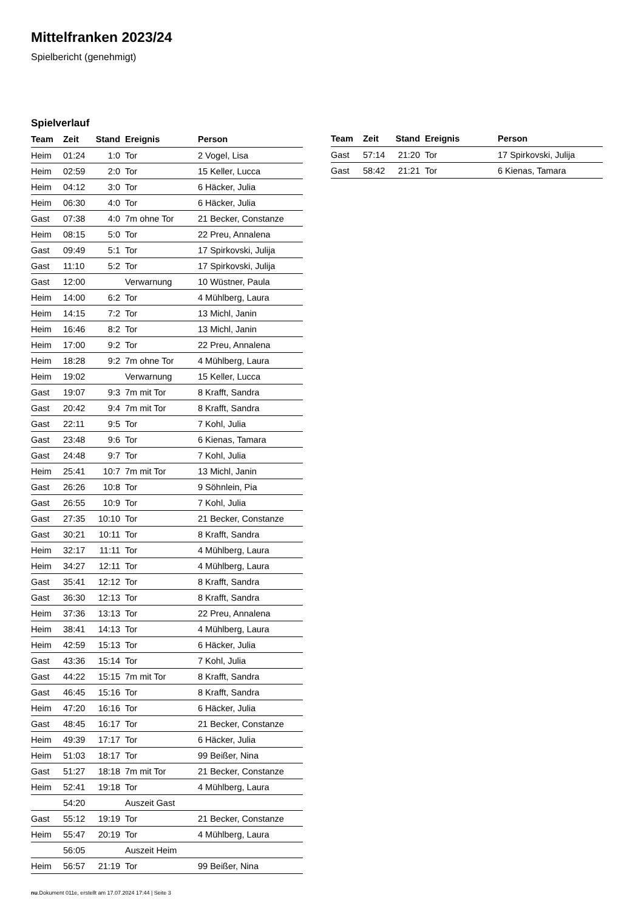Mittelfranken 2023/24
Spielbericht (genehmigt)
Spielverlauf
| Team | Zeit | Stand | Ereignis | Person |
| --- | --- | --- | --- | --- |
| Heim | 01:24 | 1:0 | Tor | 2 Vogel, Lisa |
| Heim | 02:59 | 2:0 | Tor | 15 Keller, Lucca |
| Heim | 04:12 | 3:0 | Tor | 6 Häcker, Julia |
| Heim | 06:30 | 4:0 | Tor | 6 Häcker, Julia |
| Gast | 07:38 | 4:0 | 7m ohne Tor | 21 Becker, Constanze |
| Heim | 08:15 | 5:0 | Tor | 22 Preu, Annalena |
| Gast | 09:49 | 5:1 | Tor | 17 Spirkovski, Julija |
| Gast | 11:10 | 5:2 | Tor | 17 Spirkovski, Julija |
| Gast | 12:00 | | Verwarnung | 10 Wüstner, Paula |
| Heim | 14:00 | 6:2 | Tor | 4 Mühlberg, Laura |
| Heim | 14:15 | 7:2 | Tor | 13 Michl, Janin |
| Heim | 16:46 | 8:2 | Tor | 13 Michl, Janin |
| Heim | 17:00 | 9:2 | Tor | 22 Preu, Annalena |
| Heim | 18:28 | 9:2 | 7m ohne Tor | 4 Mühlberg, Laura |
| Heim | 19:02 | | Verwarnung | 15 Keller, Lucca |
| Gast | 19:07 | 9:3 | 7m mit Tor | 8 Krafft, Sandra |
| Gast | 20:42 | 9:4 | 7m mit Tor | 8 Krafft, Sandra |
| Gast | 22:11 | 9:5 | Tor | 7 Kohl, Julia |
| Gast | 23:48 | 9:6 | Tor | 6 Kienas, Tamara |
| Gast | 24:48 | 9:7 | Tor | 7 Kohl, Julia |
| Heim | 25:41 | 10:7 | 7m mit Tor | 13 Michl, Janin |
| Gast | 26:26 | 10:8 | Tor | 9 Söhnlein, Pia |
| Gast | 26:55 | 10:9 | Tor | 7 Kohl, Julia |
| Gast | 27:35 | 10:10 | Tor | 21 Becker, Constanze |
| Gast | 30:21 | 10:11 | Tor | 8 Krafft, Sandra |
| Heim | 32:17 | 11:11 | Tor | 4 Mühlberg, Laura |
| Heim | 34:27 | 12:11 | Tor | 4 Mühlberg, Laura |
| Gast | 35:41 | 12:12 | Tor | 8 Krafft, Sandra |
| Gast | 36:30 | 12:13 | Tor | 8 Krafft, Sandra |
| Heim | 37:36 | 13:13 | Tor | 22 Preu, Annalena |
| Heim | 38:41 | 14:13 | Tor | 4 Mühlberg, Laura |
| Heim | 42:59 | 15:13 | Tor | 6 Häcker, Julia |
| Gast | 43:36 | 15:14 | Tor | 7 Kohl, Julia |
| Gast | 44:22 | 15:15 | 7m mit Tor | 8 Krafft, Sandra |
| Gast | 46:45 | 15:16 | Tor | 8 Krafft, Sandra |
| Heim | 47:20 | 16:16 | Tor | 6 Häcker, Julia |
| Gast | 48:45 | 16:17 | Tor | 21 Becker, Constanze |
| Heim | 49:39 | 17:17 | Tor | 6 Häcker, Julia |
| Heim | 51:03 | 18:17 | Tor | 99 Beißer, Nina |
| Gast | 51:27 | 18:18 | 7m mit Tor | 21 Becker, Constanze |
| Heim | 52:41 | 19:18 | Tor | 4 Mühlberg, Laura |
| | 54:20 | | Auszeit Gast | |
| Gast | 55:12 | 19:19 | Tor | 21 Becker, Constanze |
| Heim | 55:47 | 20:19 | Tor | 4 Mühlberg, Laura |
| | 56:05 | | Auszeit Heim | |
| Heim | 56:57 | 21:19 | Tor | 99 Beißer, Nina |
| Team | Zeit | Stand | Ereignis | Person |
| --- | --- | --- | --- | --- |
| Gast | 57:14 | 21:20 | Tor | 17 Spirkovski, Julija |
| Gast | 58:42 | 21:21 | Tor | 6 Kienas, Tamara |
nu.Dokument 011e, erstellt am 17.07.2024 17:44 | Seite 3